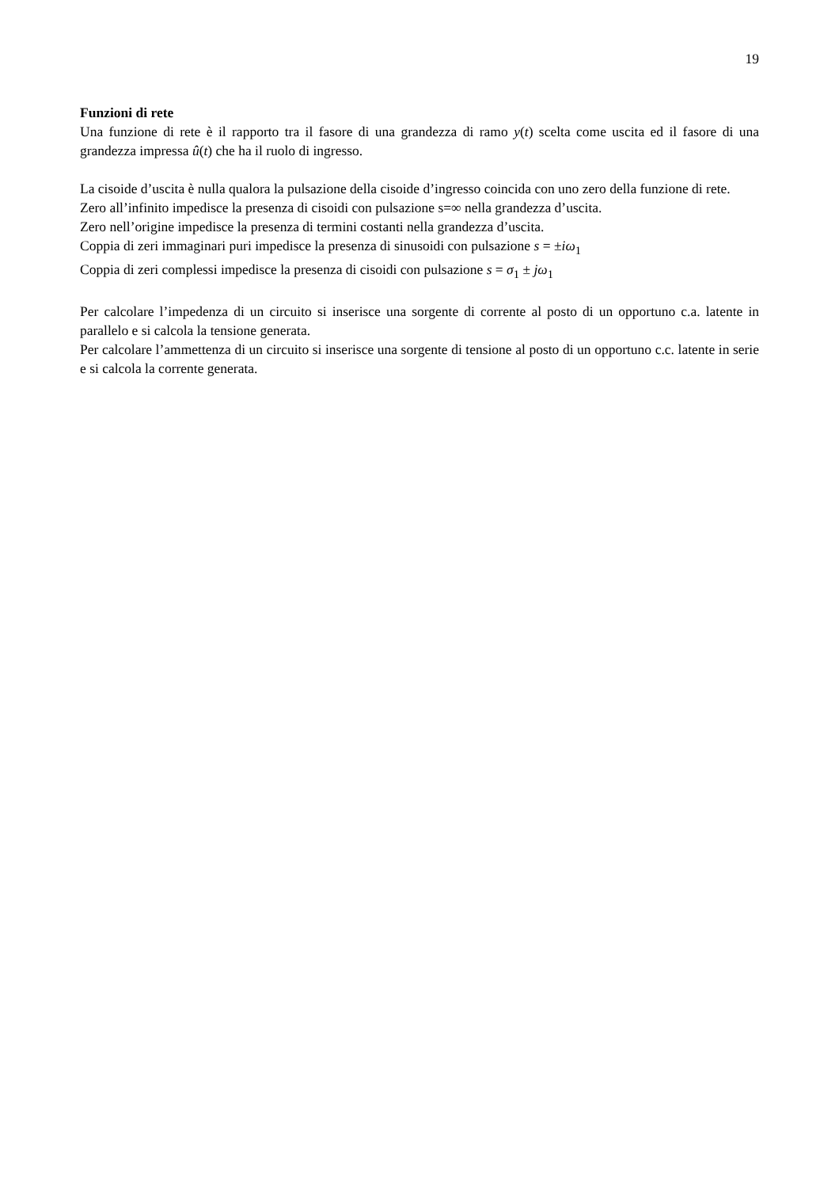19
Funzioni di rete
Una funzione di rete è il rapporto tra il fasore di una grandezza di ramo y(t) scelta come uscita ed il fasore di una grandezza impressa û(t) che ha il ruolo di ingresso.
La cisoide d’uscita è nulla qualora la pulsazione della cisoide d’ingresso coincida con uno zero della funzione di rete.
Zero all’infinito impedisce la presenza di cisoidi con pulsazione s=∞ nella grandezza d’uscita.
Zero nell’origine impedisce la presenza di termini costanti nella grandezza d’uscita.
Coppia di zeri immaginari puri impedisce la presenza di sinusoidi con pulsazione s = ±iω<sub>1</sub>
Coppia di zeri complessi impedisce la presenza di cisoidi con pulsazione s = σ<sub>1</sub> ± jω<sub>1</sub>
Per calcolare l’impedenza di un circuito si inserisce una sorgente di corrente al posto di un opportuno c.a. latente in parallelo e si calcola la tensione generata.
Per calcolare l’ammettenza di un circuito si inserisce una sorgente di tensione al posto di un opportuno c.c. latente in serie e si calcola la corrente generata.